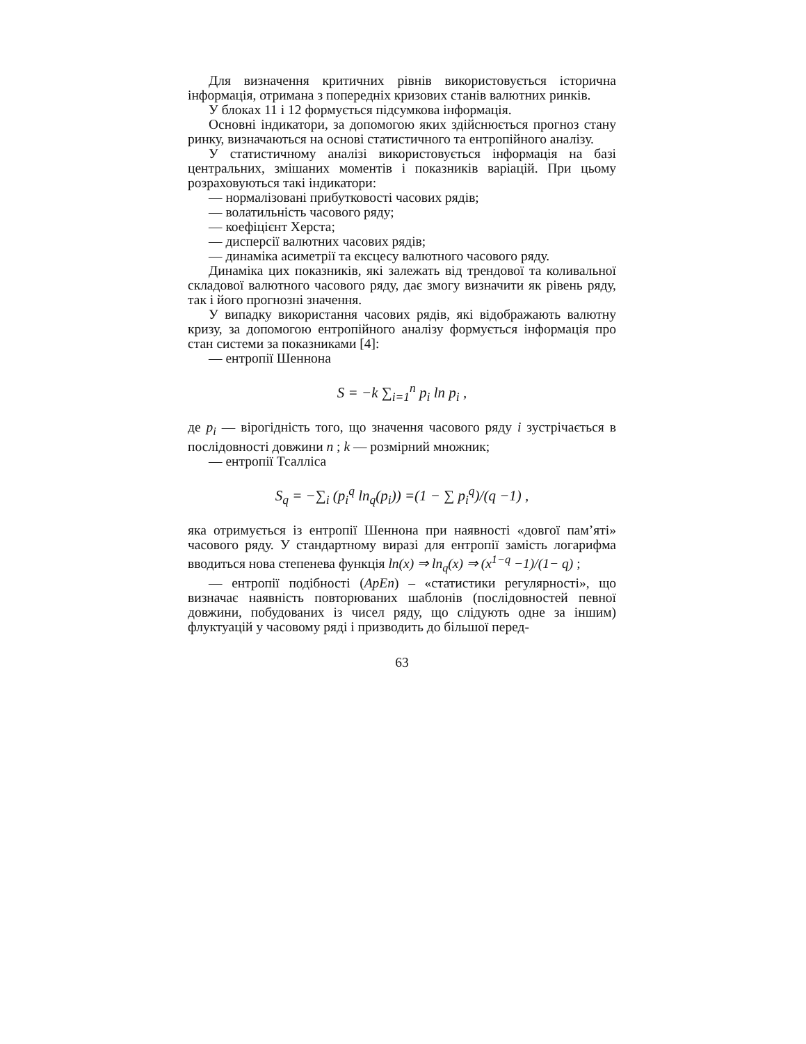Для визначення критичних рівнів використовується історична інформація, отримана з попередніх кризових станів валютних ринків.
У блоках 11 і 12 формується підсумкова інформація.
Основні індикатори, за допомогою яких здійснюється прогноз стану ринку, визначаються на основі статистичного та ентропійного аналізу.
У статистичному аналізі використовується інформація на базі центральних, змішаних моментів і показників варіацій. При цьому розраховуються такі індикатори:
— нормалізовані прибутковості часових рядів;
— волатильність часового ряду;
— коефіцієнт Херста;
— дисперсії валютних часових рядів;
— динаміка асиметрії та ексцесу валютного часового ряду.
Динаміка цих показників, які залежать від трендової та коливальної складової валютного часового ряду, дає змогу визначити як рівень ряду, так і його прогнозні значення.
У випадку використання часових рядів, які відображають валютну кризу, за допомогою ентропійного аналізу формується інформація про стан системи за показниками [4]:
— ентропії Шеннона
S = −k ∑<sub>i=1</sub><sup>n</sup> p<sub>i</sub> ln p<sub>i</sub> ,
де p<sub>i</sub> — вірогідність того, що значення часового ряду i зустрічається в послідовності довжини n ; k — розмірний множник;
— ентропії Тсалліса
S<sub>q</sub> = −∑<sub>i</sub> (p<sub>i</sub><sup>q</sup> ln<sub>q</sub>(p<sub>i</sub>)) =(1 − ∑ p<sub>i</sub><sup>q</sup>)/(q −1) ,
яка отримується із ентропії Шеннона при наявності «довгої пам’яті» часового ряду. У стандартному виразі для ентропії замість логарифма вводиться нова степенева функція ln(x) ⇒ ln<sub>q</sub>(x) ⇒ (x<sup>1−q</sup> −1)/(1− q) ;
— ентропії подібності (ApEn) – «статистики регулярності», що визначає наявність повторюваних шаблонів (послідовностей певної довжини, побудованих із чисел ряду, що слідують одне за іншим) флуктуацій у часовому ряді і призводить до більшої перед-
63